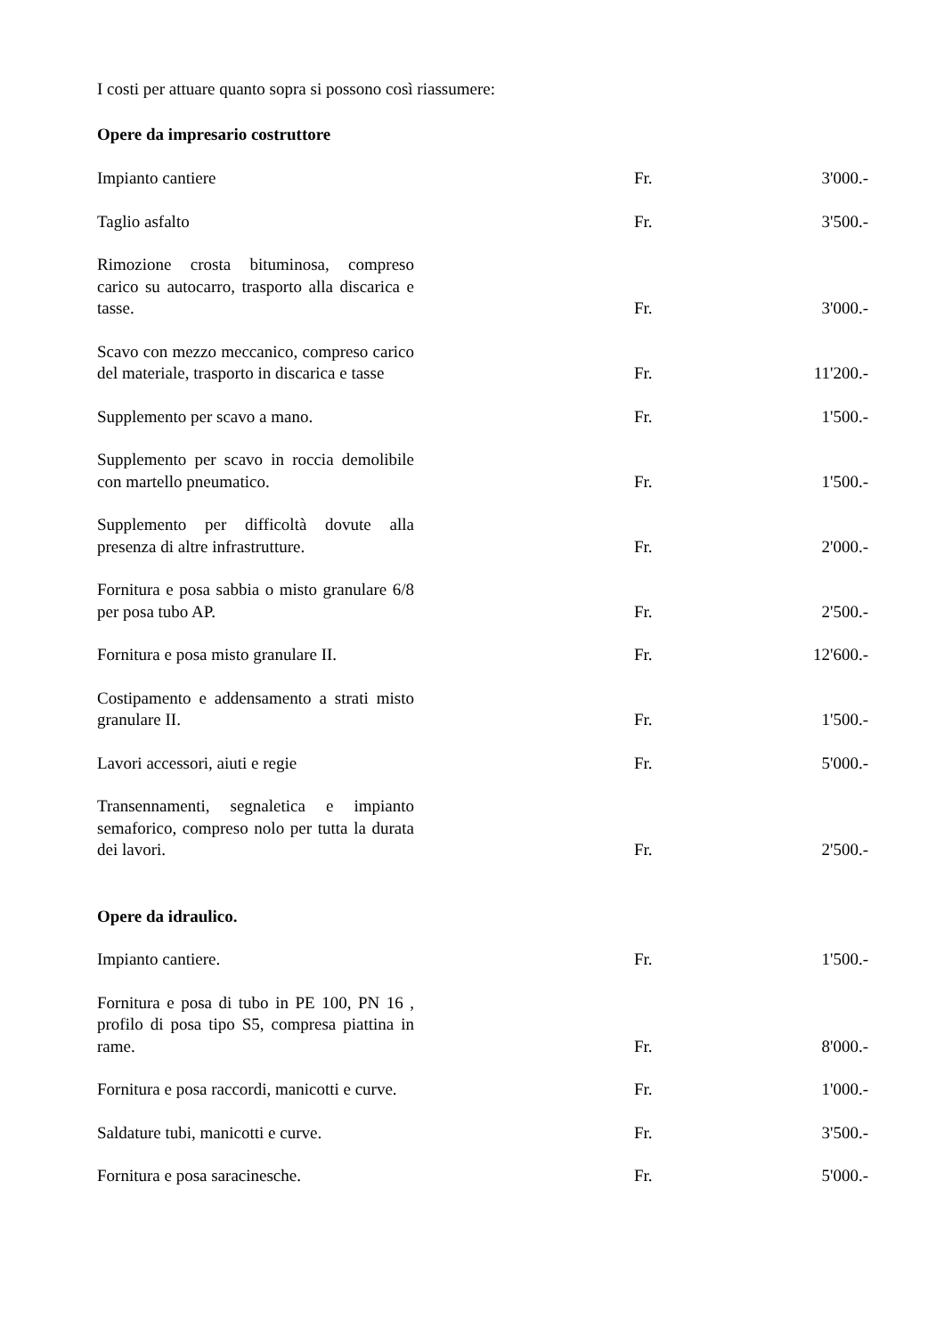I costi per attuare quanto sopra si possono così riassumere:
Opere da impresario costruttore
| Impianto cantiere | Fr. | 3'000.- |
| Taglio asfalto | Fr. | 3'500.- |
| Rimozione crosta bituminosa, compreso carico su autocarro, trasporto alla discarica e tasse. | Fr. | 3'000.- |
| Scavo con mezzo meccanico, compreso carico del materiale, trasporto in discarica e tasse | Fr. | 11'200.- |
| Supplemento per scavo a mano. | Fr. | 1'500.- |
| Supplemento per scavo in roccia demolibile con martello pneumatico. | Fr. | 1'500.- |
| Supplemento per difficoltà dovute alla presenza di altre infrastrutture. | Fr. | 2'000.- |
| Fornitura e posa sabbia o misto granulare 6/8 per posa tubo AP. | Fr. | 2'500.- |
| Fornitura e posa misto granulare II. | Fr. | 12'600.- |
| Costipamento e addensamento a strati misto granulare II. | Fr. | 1'500.- |
| Lavori accessori, aiuti e regie | Fr. | 5'000.- |
| Transennamenti, segnaletica e impianto semaforico, compreso nolo per tutta la durata dei lavori. | Fr. | 2'500.- |
Opere da idraulico.
| Impianto cantiere. | Fr. | 1'500.- |
| Fornitura e posa di tubo in PE 100, PN 16 , profilo di posa tipo S5, compresa piattina in rame. | Fr. | 8'000.- |
| Fornitura e posa raccordi, manicotti e curve. | Fr. | 1'000.- |
| Saldature tubi, manicotti e curve. | Fr. | 3'500.- |
| Fornitura e posa saracinesche. | Fr. | 5'000.- |